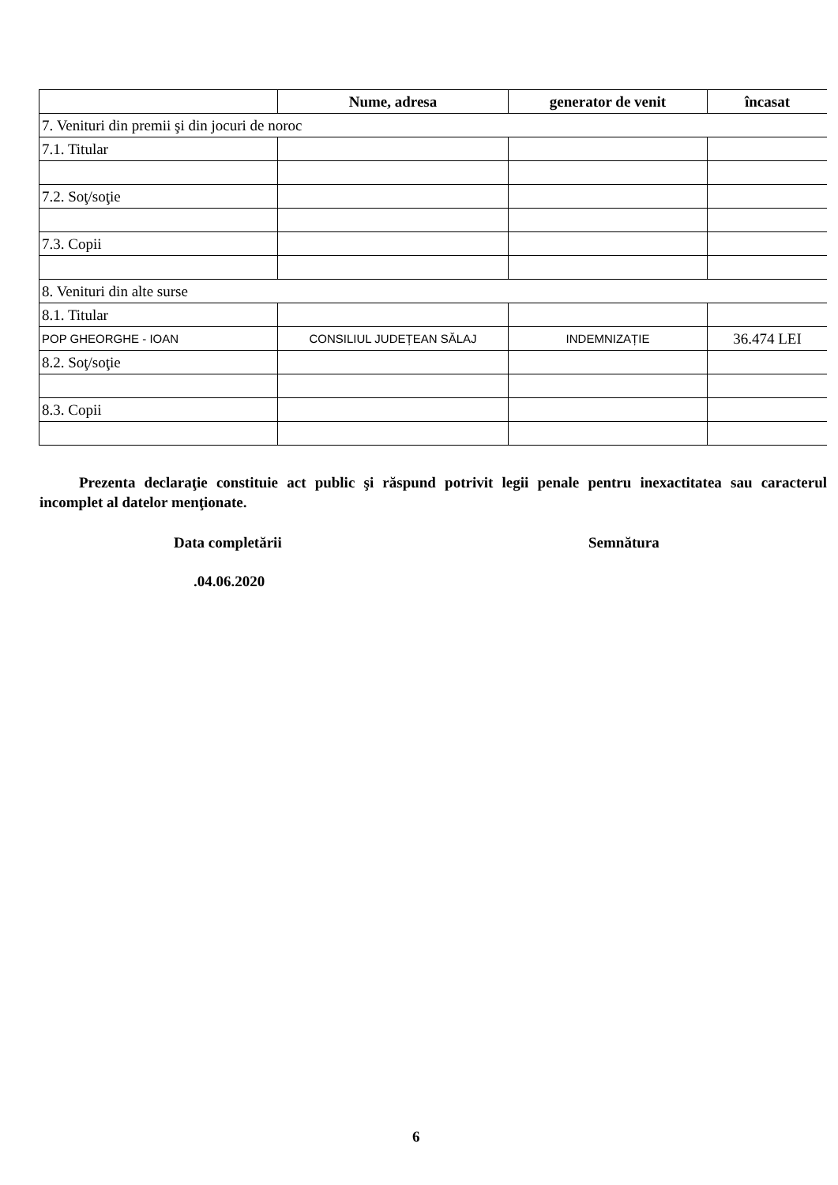| | Nume, adresa | generator de venit | încasat |
| --- | --- | --- | --- |
| 7. Venituri din premii şi din jocuri de noroc | | | |
| 7.1. Titular | | | |
| 7.2. Soţ/soţie | | | |
| 7.3. Copii | | | |
| 8. Venituri din alte surse | | | |
| 8.1. Titular | | | |
| POP GHEORGHE - IOAN | CONSILIUL JUDEȚEAN SĂLAJ | INDEMNIZAȚIE | 36.474 LEI |
| 8.2. Soţ/soţie | | | |
| 8.3. Copii | | | |
Prezenta declaraţie constituie act public şi răspund potrivit legii penale pentru inexactitatea sau caracterul incomplet al datelor menţionate.
Data completării Semnătura
.04.06.2020
6